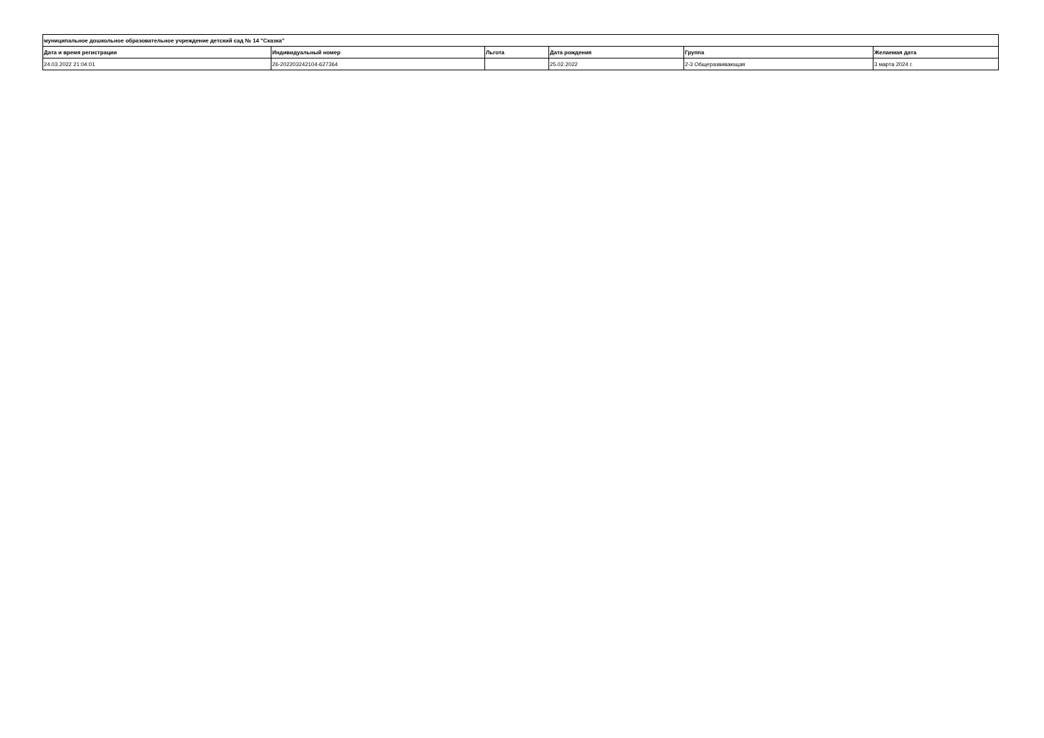| муниципальное дошкольное образовательное учреждение детский сад № 14 "Сказка" | | | | | |
| --- | --- | --- | --- | --- | --- |
| Дата и время регистрации | Индивидуальный номер | Льгота | Дата рождения | Группа | Желаемая дата |
| 24.03.2022 21:04:01 | 26-202203242104-627364 | | 25.02.2022 | 2-3 Общеразвивающая | 3 марта 2024 г. |